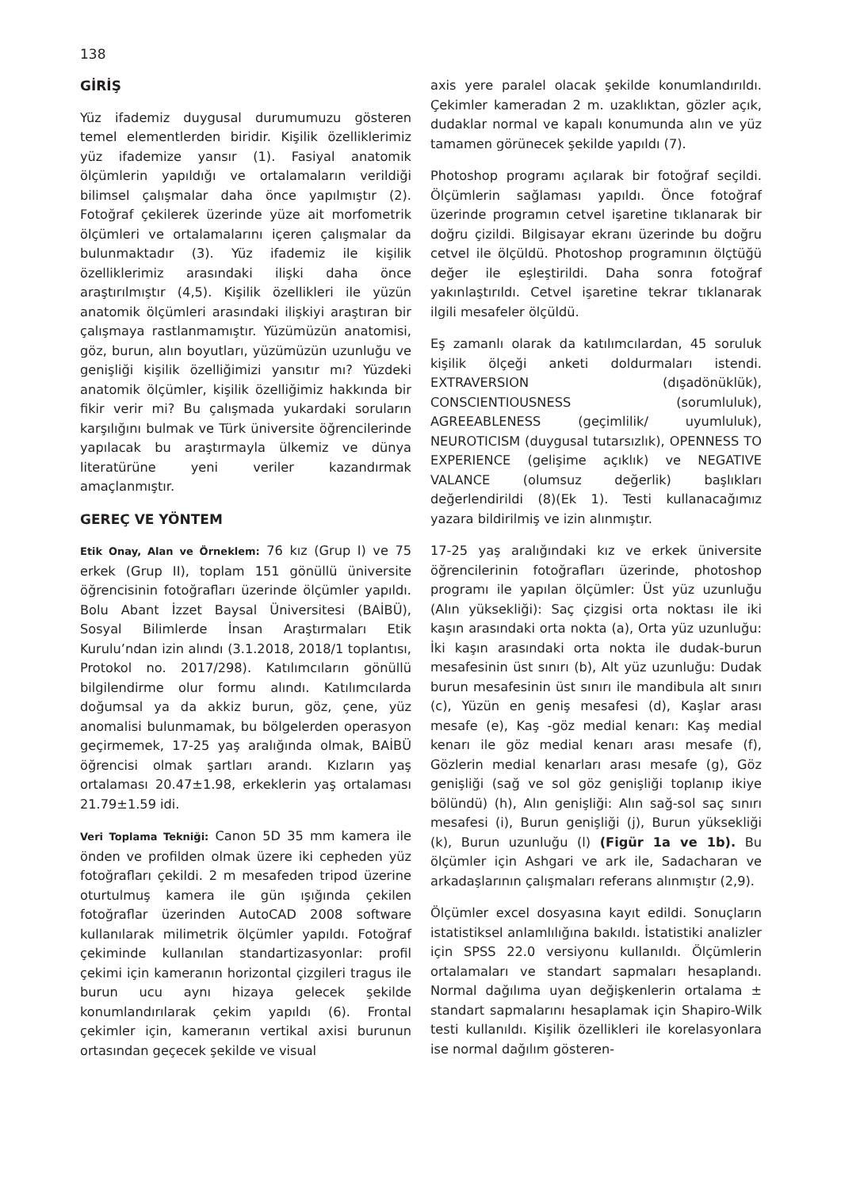138
GİRİŞ
Yüz ifademiz duygusal durumumuzu gösteren temel elementlerden biridir. Kişilik özelliklerimiz yüz ifademize yansır (1). Fasiyal anatomik ölçümlerin yapıldığı ve ortalamaların verildiği bilimsel çalışmalar daha önce yapılmıştır (2). Fotoğraf çekilerek üzerinde yüze ait morfometrik ölçümleri ve ortalamalarını içeren çalışmalar da bulunmaktadır (3). Yüz ifademiz ile kişilik özelliklerimiz arasındaki ilişki daha önce araştırılmıştır (4,5). Kişilik özellikleri ile yüzün anatomik ölçümleri arasındaki ilişkiyi araştıran bir çalışmaya rastlanmamıştır. Yüzümüzün anatomisi, göz, burun, alın boyutları, yüzümüzün uzunluğu ve genişliği kişilik özelliğimizi yansıtır mı? Yüzdeki anatomik ölçümler, kişilik özelliğimiz hakkında bir fikir verir mi? Bu çalışmada yukardaki soruların karşılığını bulmak ve Türk üniversite öğrencilerinde yapılacak bu araştırmayla ülkemiz ve dünya literatürüne yeni veriler kazandırmak amaçlanmıştır.
GEREÇ VE YÖNTEM
Etik Onay, Alan ve Örneklem: 76 kız (Grup I) ve 75 erkek (Grup II), toplam 151 gönüllü üniversite öğrencisinin fotoğrafları üzerinde ölçümler yapıldı. Bolu Abant İzzet Baysal Üniversitesi (BAİBÜ), Sosyal Bilimlerde İnsan Araştırmaları Etik Kurulu’ndan izin alındı (3.1.2018, 2018/1 toplantısı, Protokol no. 2017/298). Katılımcıların gönüllü bilgilendirme olur formu alındı. Katılımcılarda doğumsal ya da akkiz burun, göz, çene, yüz anomalisi bulunmamak, bu bölgelerden operasyon geçirmemek, 17-25 yaş aralığında olmak, BAİBÜ öğrencisi olmak şartları arandı. Kızların yaş ortalaması 20.47±1.98, erkeklerin yaş ortalaması 21.79±1.59 idi.
Veri Toplama Tekniği: Canon 5D 35 mm kamera ile önden ve profilden olmak üzere iki cepheden yüz fotoğrafları çekildi. 2 m mesafeden tripod üzerine oturtulmuş kamera ile gün ışığında çekilen fotoğraflar üzerinden AutoCAD 2008 software kullanılarak milimetrik ölçümler yapıldı. Fotoğraf çekiminde kullanılan standartizasyonlar: profil çekimi için kameranın horizontal çizgileri tragus ile burun ucu aynı hizaya gelecek şekilde konumlandırılarak çekim yapıldı (6). Frontal çekimler için, kameranın vertikal axisi burunun ortasından geçecek şekilde ve visual
axis yere paralel olacak şekilde konumlandırıldı. Çekimler kameradan 2 m. uzaklıktan, gözler açık, dudaklar normal ve kapalı konumunda alın ve yüz tamamen görünecek şekilde yapıldı (7).
Photoshop programı açılarak bir fotoğraf seçildi. Ölçümlerin sağlaması yapıldı. Önce fotoğraf üzerinde programın cetvel işaretine tıklanarak bir doğru çizildi. Bilgisayar ekranı üzerinde bu doğru cetvel ile ölçüldü. Photoshop programının ölçtüğü değer ile eşleştirildi. Daha sonra fotoğraf yakınlaştırıldı. Cetvel işaretine tekrar tıklanarak ilgili mesafeler ölçüldü.
Eş zamanlı olarak da katılımcılardan, 45 soruluk kişilik ölçeği anketi doldurmaları istendi. EXTRAVERSION (dışadönüklük), CONSCIENTIOUSNESS (sorumluluk), AGREEABLENESS (geçimlilik/ uyumluluk), NEUROTICISM (duygusal tutarsızlık), OPENNESS TO EXPERIENCE (gelişime açıklık) ve NEGATIVE VALANCE (olumsuz değerlik) başlıkları değerlendirildi (8)(Ek 1). Testi kullanacağımız yazara bildirilmiş ve izin alınmıştır.
17-25 yaş aralığındaki kız ve erkek üniversite öğrencilerinin fotoğrafları üzerinde, photoshop programı ile yapılan ölçümler: Üst yüz uzunluğu (Alın yüksekliği): Saç çizgisi orta noktası ile iki kaşın arasındaki orta nokta (a), Orta yüz uzunluğu: İki kaşın arasındaki orta nokta ile dudak-burun mesafesinin üst sınırı (b), Alt yüz uzunluğu: Dudak burun mesafesinin üst sınırı ile mandibula alt sınırı (c), Yüzün en geniş mesafesi (d), Kaşlar arası mesafe (e), Kaş -göz medial kenarı: Kaş medial kenarı ile göz medial kenarı arası mesafe (f), Gözlerin medial kenarları arası mesafe (g), Göz genişliği (sağ ve sol göz genişliği toplanıp ikiye bölündü) (h), Alın genişliği: Alın sağ-sol saç sınırı mesafesi (i), Burun genişliği (j), Burun yüksekliği (k), Burun uzunluğu (l) (Figür 1a ve 1b). Bu ölçümler için Ashgari ve ark ile, Sadacharan ve arkadaşlarının çalışmaları referans alınmıştır (2,9).
Ölçümler excel dosyasına kayıt edildi. Sonuçların istatistiksel anlamlılığına bakıldı. İstatistiki analizler için SPSS 22.0 versiyonu kullanıldı. Ölçümlerin ortalamaları ve standart sapmaları hesaplandı. Normal dağılıma uyan değişkenlerin ortalama ± standart sapmalarını hesaplamak için Shapiro-Wilk testi kullanıldı. Kişilik özellikleri ile korelasyonlara ise normal dağılım gösteren-